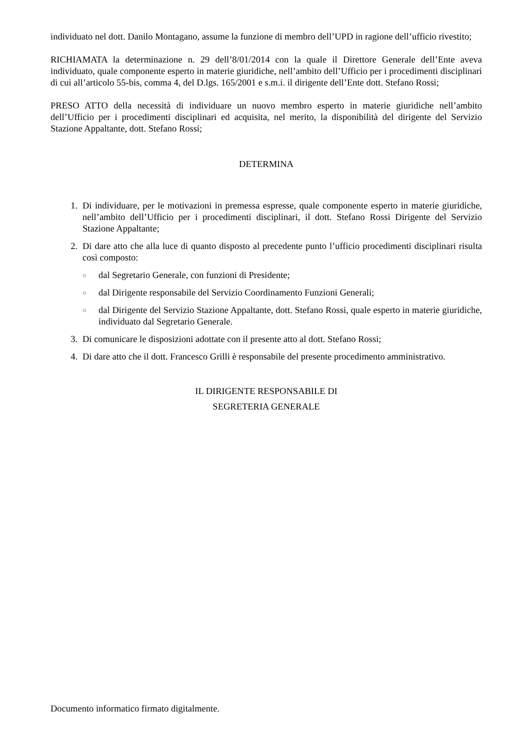individuato nel dott. Danilo Montagano, assume la funzione di membro dell’UPD in ragione dell’ufficio rivestito;
RICHIAMATA la determinazione n. 29 dell’8/01/2014 con la quale il Direttore Generale dell’Ente aveva individuato, quale componente esperto in materie giuridiche, nell’ambito dell’Ufficio per i procedimenti disciplinari di cui all’articolo 55-bis, comma 4, del D.lgs. 165/2001 e s.m.i. il dirigente dell’Ente dott. Stefano Rossi;
PRESO ATTO della necessità di individuare un nuovo membro esperto in materie giuridiche nell’ambito dell’Ufficio per i procedimenti disciplinari ed acquisita, nel merito, la disponibilità del dirigente del Servizio Stazione Appaltante, dott. Stefano Rossi;
DETERMINA
1. Di individuare, per le motivazioni in premessa espresse, quale componente esperto in materie giuridiche, nell’ambito dell’Ufficio per i procedimenti disciplinari, il dott. Stefano Rossi Dirigente del Servizio Stazione Appaltante;
2. Di dare atto che alla luce di quanto disposto al precedente punto l’ufficio procedimenti disciplinari risulta così composto:
○ dal Segretario Generale, con funzioni di Presidente;
○ dal Dirigente responsabile del Servizio Coordinamento Funzioni Generali;
○ dal Dirigente del Servizio Stazione Appaltante, dott. Stefano Rossi, quale esperto in materie giuridiche, individuato dal Segretario Generale.
3. Di comunicare le disposizioni adottate con il presente atto al dott. Stefano Rossi;
4. Di dare atto che il dott. Francesco Grilli è responsabile del presente procedimento amministrativo.
IL DIRIGENTE RESPONSABILE DI
SEGRETERIA GENERALE
Documento informatico firmato digitalmente.